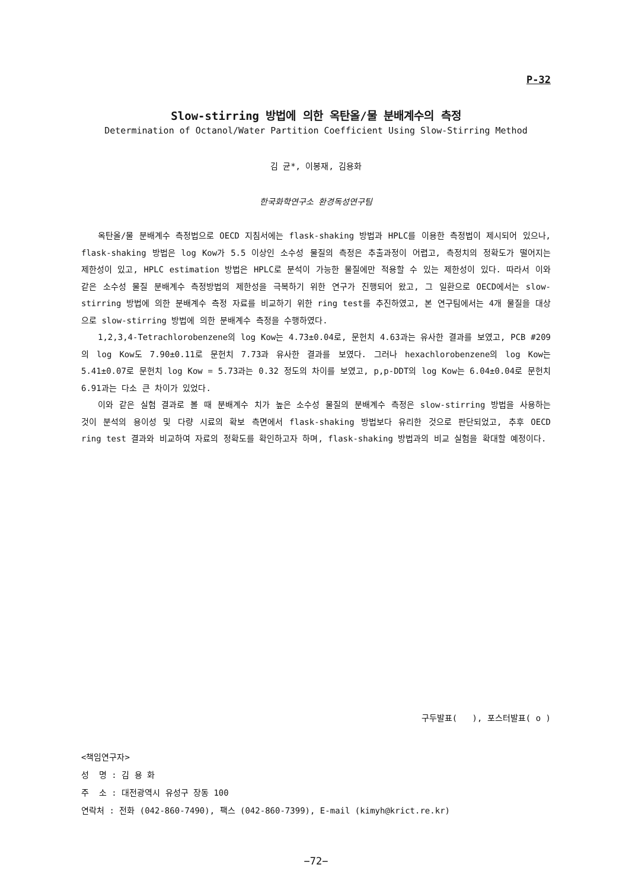P-32
Slow-stirring 방법에 의한 옥탄올/물 분배계수의 측정
Determination of Octanol/Water Partition Coefficient Using Slow-Stirring Method
김 균*, 이봉재, 김용화
한국화학연구소 환경독성연구팀
옥탄올/물 분배계수 측정법으로 OECD 지침서에는 flask-shaking 방법과 HPLC를 이용한 측정법이 제시되어 있으나, flask-shaking 방법은 log Kow가 5.5 이상인 소수성 물질의 측정은 추출과정이 어렵고, 측정치의 정확도가 떨어지는 제한성이 있고, HPLC estimation 방법은 HPLC로 분석이 가능한 물질에만 적용할 수 있는 제한성이 있다. 따라서 이와 같은 소수성 물질 분배계수 측정방법의 제한성을 극복하기 위한 연구가 진행되어 왔고, 그 일환으로 OECD에서는 slow-stirring 방법에 의한 분배계수 측정 자료를 비교하기 위한 ring test를 추진하였고, 본 연구팀에서는 4개 물질을 대상으로 slow-stirring 방법에 의한 분배계수 측정을 수행하였다.
1,2,3,4-Tetrachlorobenzene의 log Kow는 4.73±0.04로, 문헌치 4.63과는 유사한 결과를 보였고, PCB #209의 log Kow도 7.90±0.11로 문헌치 7.73과 유사한 결과를 보였다. 그러나 hexachlorobenzene의 log Kow는 5.41±0.07로 문헌치 log Kow = 5.73과는 0.32 정도의 차이를 보였고, p,p-DDT의 log Kow는 6.04±0.04로 문헌치 6.91과는 다소 큰 차이가 있었다.
이와 같은 실험 결과로 볼 때 분배계수 치가 높은 소수성 물질의 분배계수 측정은 slow-stirring 방법을 사용하는 것이 분석의 용이성 및 다량 시료의 확보 측면에서 flask-shaking 방법보다 유리한 것으로 판단되었고, 추후 OECD ring test 결과와 비교하여 자료의 정확도를 확인하고자 하며, flask-shaking 방법과의 비교 실험을 확대할 예정이다.
구두발표( ), 포스터발표( o )
<책임연구자>
성 명 : 김 용 화
주 소 : 대전광역시 유성구 장동 100
연락처 : 전화 (042-860-7490), 팩스 (042-860-7399), E-mail (kimyh@krict.re.kr)
−72−